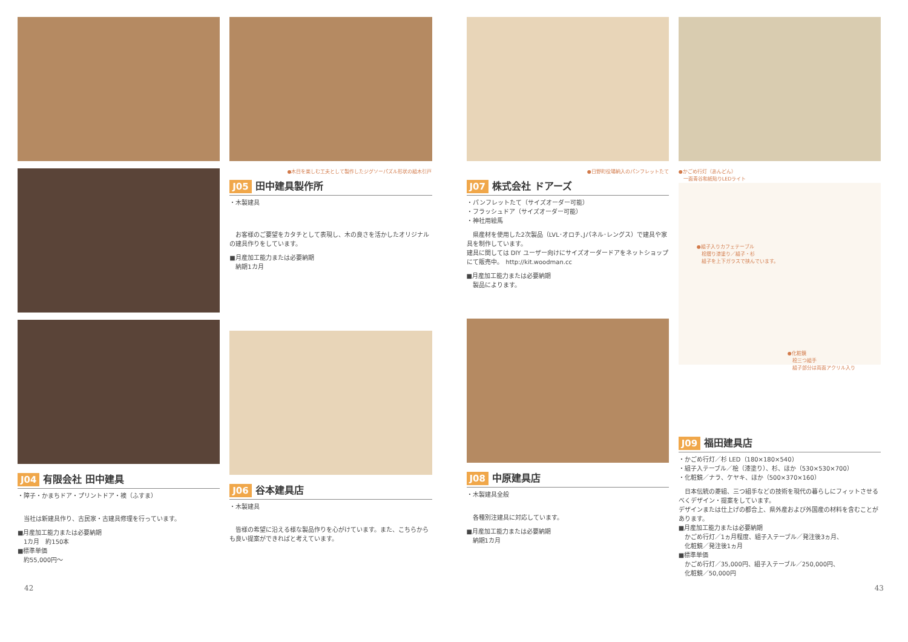J04 有限会社 田中建具
・障子・かまちドア・プリントドア・襖（ふすま）
　当社は新建具作り、古民家・古建具修理を行っています。
■月産加工能力または必要納期
　1カ月　約150本
■標準単価
　約55,000円〜
●木目を楽しむ工夫として製作したジグソーパズル形状の組木引戸
J05 田中建具製作所
・木製建具
　お客様のご要望をカタチとして表現し、木の良さを活かしたオリジナルの建具作りをしています。
■月産加工能力または必要納期
　納期1カ月
J06 谷本建具店
・木製建具
　皆様の希望に沿える様な製品作りを心がけています。また、こちらからも良い提案ができればと考えています。
●日野町役場納入のパンフレットたて
J07 株式会社 ドアーズ
・パンフレットたて（サイズオーダー可能）
・フラッシュドア（サイズオーダー可能）
・神社用絵馬
　県産材を使用した2次製品（LVL･オロチ､Jパネル･レングス）で建具や家具を制作しています。
建具に関しては DIY ユーザー向けにサイズオーダードアをネットショップにて販売中。　http://kit.woodman.cc
■月産加工能力または必要納期
　製品によります。
J08 中原建具店
・木製建具全般
　各種別注建具に対応しています。
■月産加工能力または必要納期
　納期1カ月
●かごめ行灯（あんどん）
　一面青谷和紙貼りLEDライト
●組子入りカフェテーブル
　桧摺り漆塗り／組子・杉
　組子を上下ガラスで挟んでいます。
●化粧鏡
　桧三つ組手
　組子部分は両面アクリル入り
J09 福田建具店
・かごめ行灯／杉 LED（180×180×540）
・組子入テーブル／桧（漆塗り）、杉、ほか（530×530×700）
・化粧鏡／ナラ、ケヤキ、ほか（500×370×160）
　日本伝統の菱組、三つ組手などの技術を現代の暮らしにフィットさせるべくデザイン・提案をしています。
デザインまたは仕上げの都合上、県外産および外国産の材料を含むことがあります。
■月産加工能力または必要納期
　かごめ行灯／1ヵ月程度、組子入テーブル／発注後3ヵ月、
　化粧鏡／発注後1ヵ月
■標準単価
　かごめ行灯／35,000円、組子入テーブル／250,000円、
　化粧鏡／50,000円
42 43